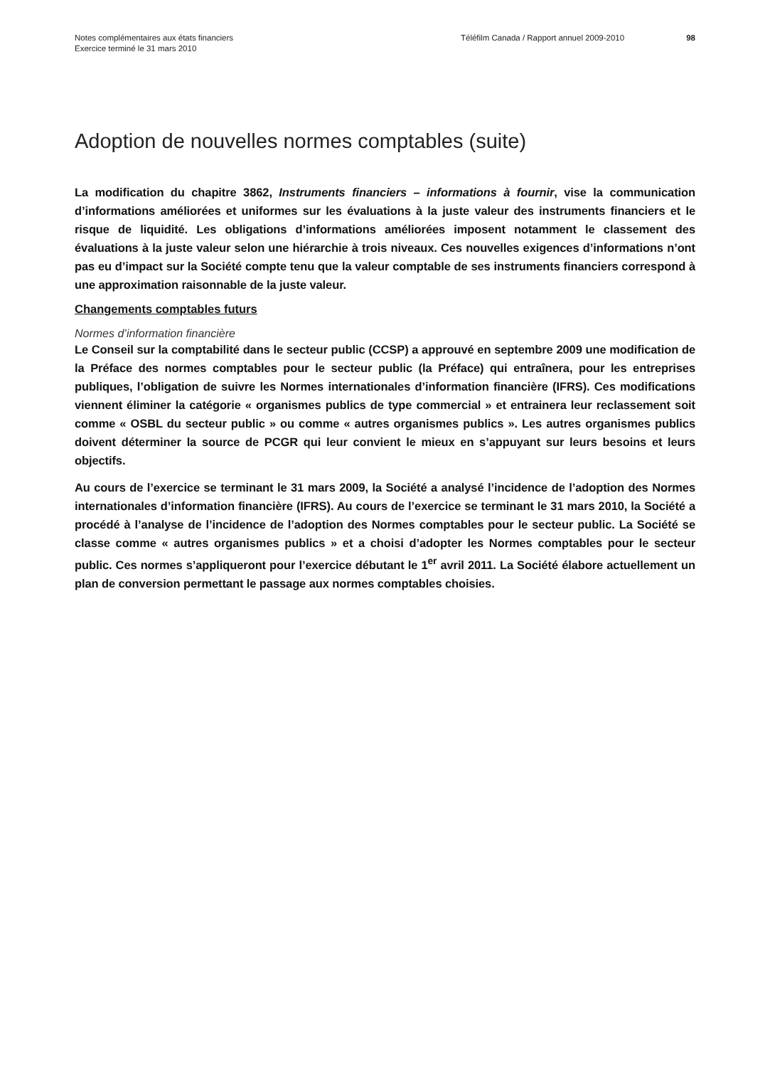Notes complémentaires aux états financiers
Exercice terminé le 31 mars 2010
Téléfilm Canada / Rapport annuel 2009-2010 98
Adoption de nouvelles normes comptables (suite)
La modification du chapitre 3862, Instruments financiers – informations à fournir, vise la communication d’informations améliorées et uniformes sur les évaluations à la juste valeur des instruments financiers et le risque de liquidité. Les obligations d’informations améliorées imposent notamment le classement des évaluations à la juste valeur selon une hiérarchie à trois niveaux. Ces nouvelles exigences d’informations n’ont pas eu d’impact sur la Société compte tenu que la valeur comptable de ses instruments financiers correspond à une approximation raisonnable de la juste valeur.
Changements comptables futurs
Normes d’information financière
Le Conseil sur la comptabilité dans le secteur public (CCSP) a approuvé en septembre 2009 une modification de la Préface des normes comptables pour le secteur public (la Préface) qui entraînera, pour les entreprises publiques, l’obligation de suivre les Normes internationales d’information financière (IFRS). Ces modifications viennent éliminer la catégorie « organismes publics de type commercial » et entrainera leur reclassement soit comme « OSBL du secteur public » ou comme « autres organismes publics ». Les autres organismes publics doivent déterminer la source de PCGR qui leur convient le mieux en s’appuyant sur leurs besoins et leurs objectifs.
Au cours de l’exercice se terminant le 31 mars 2009, la Société a analysé l’incidence de l’adoption des Normes internationales d’information financière (IFRS). Au cours de l’exercice se terminant le 31 mars 2010, la Société a procédé à l’analyse de l’incidence de l’adoption des Normes comptables pour le secteur public. La Société se classe comme « autres organismes publics » et a choisi d’adopter les Normes comptables pour le secteur public. Ces normes s’appliqueront pour l’exercice débutant le 1<sup>er</sup> avril 2011. La Société élabore actuellement un plan de conversion permettant le passage aux normes comptables choisies.